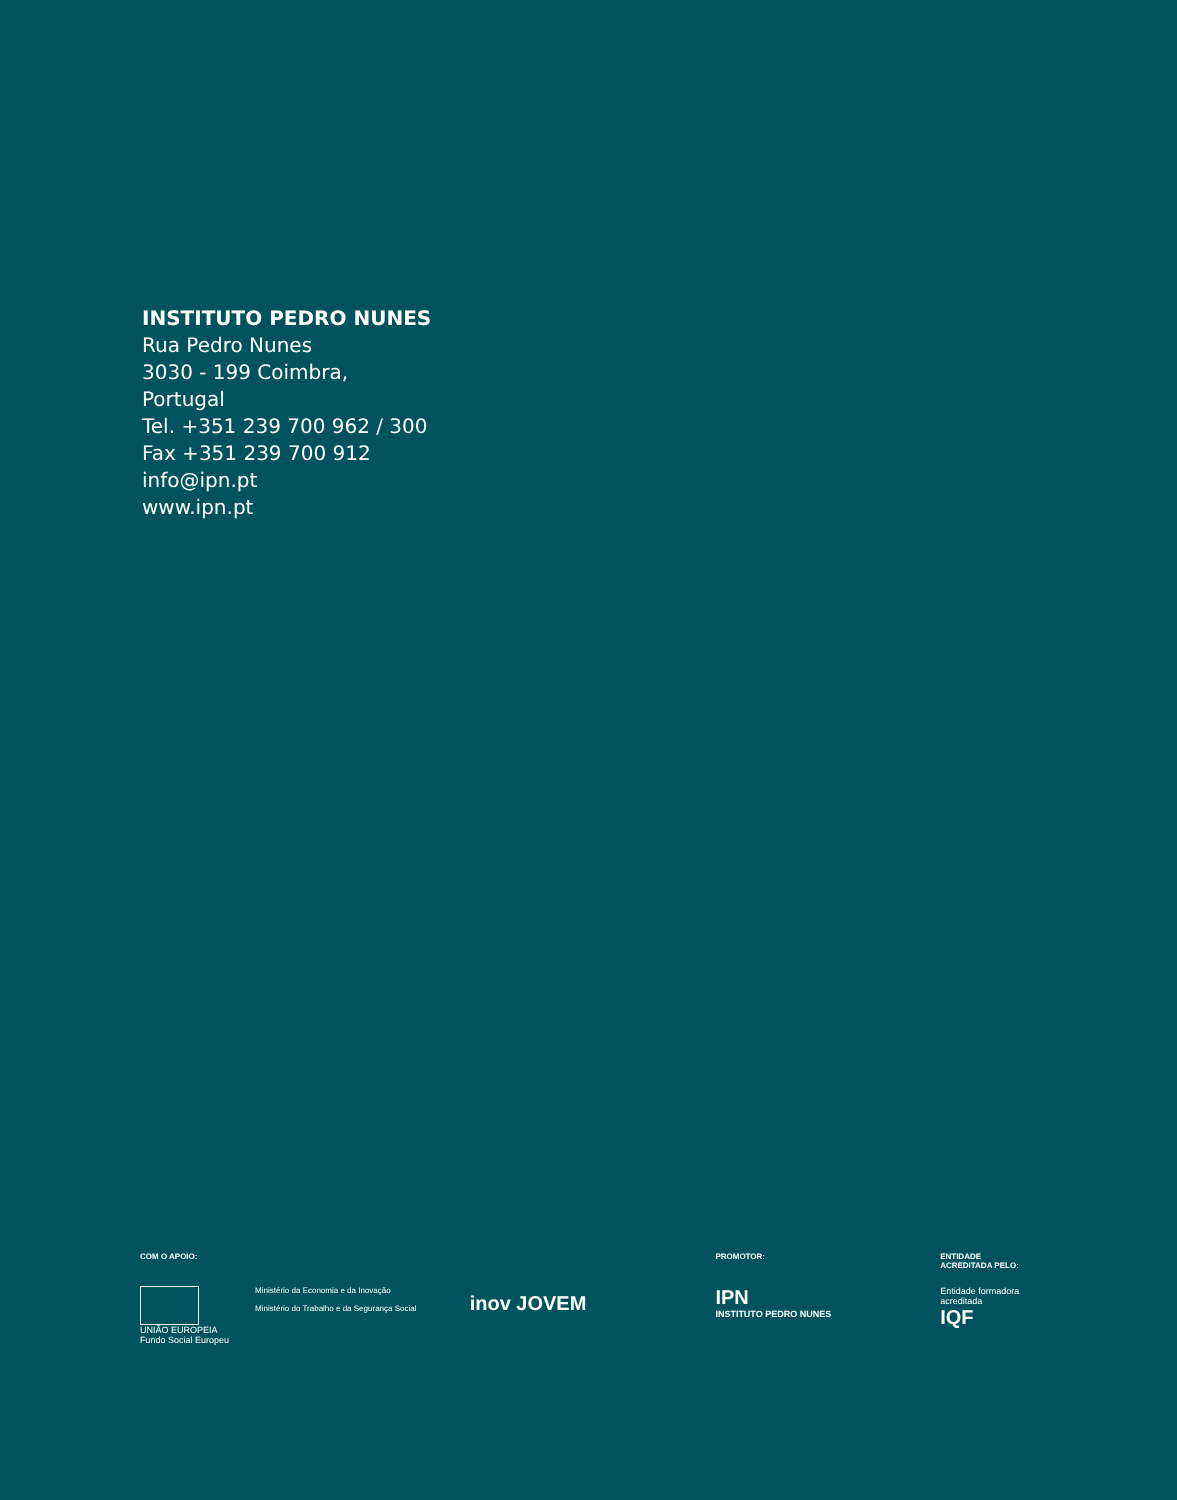INSTITUTO PEDRO NUNES
Rua Pedro Nunes
3030 - 199 Coimbra,
Portugal
Tel. +351 239 700 962 / 300
Fax +351 239 700 912
info@ipn.pt
www.ipn.pt
COM O APOIO:
UNIÃO EUROPEIA
Fundo Social Europeu
Ministério da Economia e da Inovação
Ministério do Trabalho e da Segurança Social
inov JOVEM
PROMOTOR:
IPN
INSTITUTO PEDRO NUNES
ENTIDADE
ACREDITADA PELO:
Entidade formadora acreditada
IQF